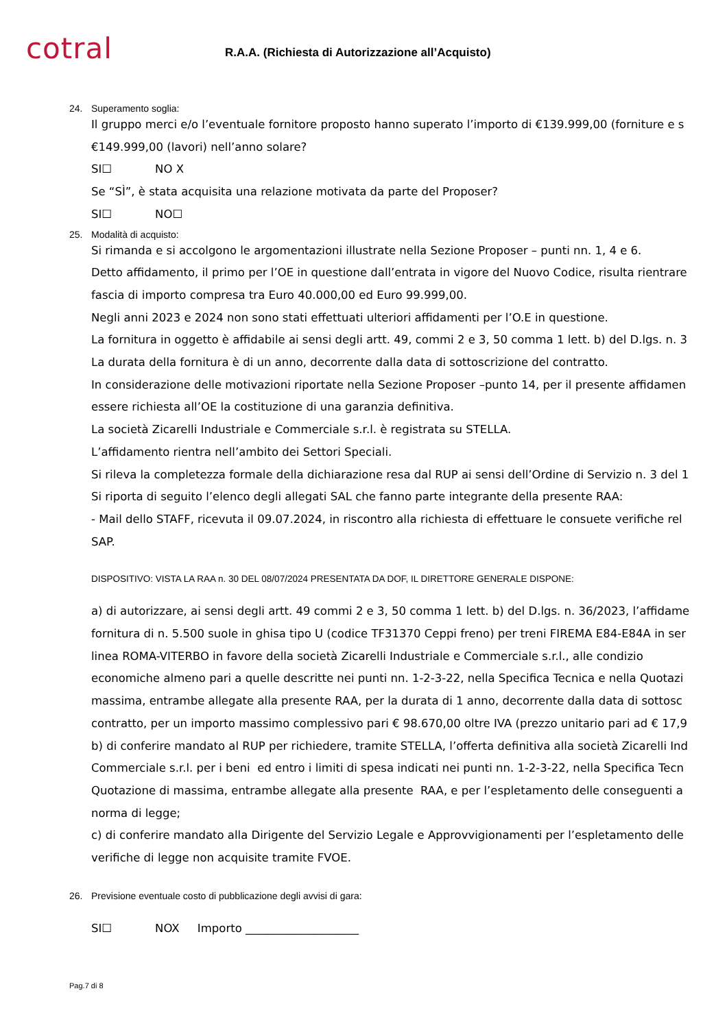cotral
R.A.A. (Richiesta di Autorizzazione all’Acquisto)
24. Superamento soglia:
Il gruppo merci e/o l’eventuale fornitore proposto hanno superato l’importo di €139.999,00 (forniture e s
€149.999,00 (lavori) nell’anno solare?
SI☐ NO X
Se “SÌ”, è stata acquisita una relazione motivata da parte del Proposer?
SI☐ NO☐
25. Modalità di acquisto:
Si rimanda e si accolgono le argomentazioni illustrate nella Sezione Proposer – punti nn. 1, 4 e 6.
Detto affidamento, il primo per l’OE in questione dall’entrata in vigore del Nuovo Codice, risulta rientrare
fascia di importo compresa tra Euro 40.000,00 ed Euro 99.999,00.
Negli anni 2023 e 2024 non sono stati effettuati ulteriori affidamenti per l’O.E in questione.
La fornitura in oggetto è affidabile ai sensi degli artt. 49, commi 2 e 3, 50 comma 1 lett. b) del D.lgs. n. 3
La durata della fornitura è di un anno, decorrente dalla data di sottoscrizione del contratto.
In considerazione delle motivazioni riportate nella Sezione Proposer –punto 14, per il presente affidamen
essere richiesta all’OE la costituzione di una garanzia definitiva.
La società Zicarelli Industriale e Commerciale s.r.l. è registrata su STELLA.
L’affidamento rientra nell’ambito dei Settori Speciali.
Si rileva la completezza formale della dichiarazione resa dal RUP ai sensi dell’Ordine di Servizio n. 3 del 1
Si riporta di seguito l’elenco degli allegati SAL che fanno parte integrante della presente RAA:
- Mail dello STAFF, ricevuta il 09.07.2024, in riscontro alla richiesta di effettuare le consuete verifiche rel
SAP.
DISPOSITIVO: VISTA LA RAA n. 30 DEL 08/07/2024 PRESENTATA DA DOF, IL DIRETTORE GENERALE DISPONE:
a) di autorizzare, ai sensi degli artt. 49 commi 2 e 3, 50 comma 1 lett. b) del D.lgs. n. 36/2023, l’affidame
fornitura di n. 5.500 suole in ghisa tipo U (codice TF31370 Ceppi freno) per treni FIREMA E84-E84A in ser
linea ROMA-VITERBO in favore della società Zicarelli Industriale e Commerciale s.r.l., alle condizio
economiche almeno pari a quelle descritte nei punti nn. 1-2-3-22, nella Specifica Tecnica e nella Quotazi
massima, entrambe allegate alla presente RAA, per la durata di 1 anno, decorrente dalla data di sottosc
contratto, per un importo massimo complessivo pari € 98.670,00 oltre IVA (prezzo unitario pari ad € 17,9
b) di conferire mandato al RUP per richiedere, tramite STELLA, l’offerta definitiva alla società Zicarelli Ind
Commerciale s.r.l. per i beni ed entro i limiti di spesa indicati nei punti nn. 1-2-3-22, nella Specifica Tecn
Quotazione di massima, entrambe allegate alla presente RAA, e per l’espletamento delle conseguenti a
norma di legge;
c) di conferire mandato alla Dirigente del Servizio Legale e Approvvigionamenti per l’espletamento delle
verifiche di legge non acquisite tramite FVOE.
26. Previsione eventuale costo di pubblicazione degli avvisi di gara:
SI☐ NOX Importo ____________________
Pag.7 di 8